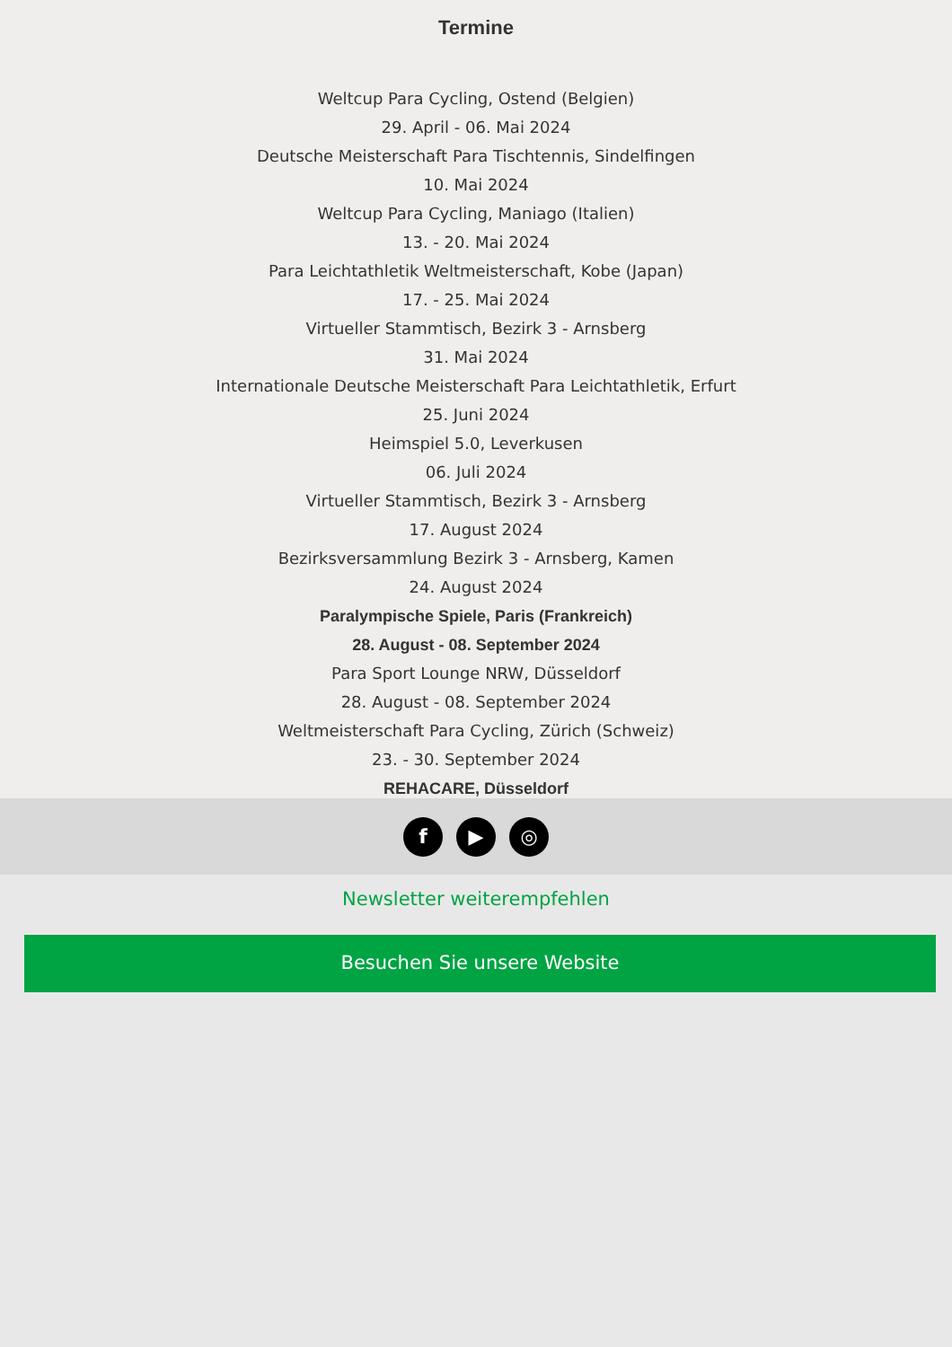Termine
Weltcup Para Cycling, Ostend (Belgien)
29. April - 06. Mai 2024
Deutsche Meisterschaft Para Tischtennis, Sindelfingen
10. Mai 2024
Weltcup Para Cycling, Maniago (Italien)
13. - 20. Mai 2024
Para Leichtathletik Weltmeisterschaft, Kobe (Japan)
17. - 25. Mai 2024
Virtueller Stammtisch, Bezirk 3 - Arnsberg
31. Mai 2024
Internationale Deutsche Meisterschaft Para Leichtathletik, Erfurt
25. Juni 2024
Heimspiel 5.0, Leverkusen
06. Juli 2024
Virtueller Stammtisch, Bezirk 3 - Arnsberg
17. August 2024
Bezirksversammlung Bezirk 3 - Arnsberg, Kamen
24. August 2024
Paralympische Spiele, Paris (Frankreich)
28. August - 08. September 2024
Para Sport Lounge NRW, Düsseldorf
28. August - 08. September 2024
Weltmeisterschaft Para Cycling, Zürich (Schweiz)
23. - 30. September 2024
REHACARE, Düsseldorf
f ▶ ◎
Newsletter weiterempfehlen
Besuchen Sie unsere Website